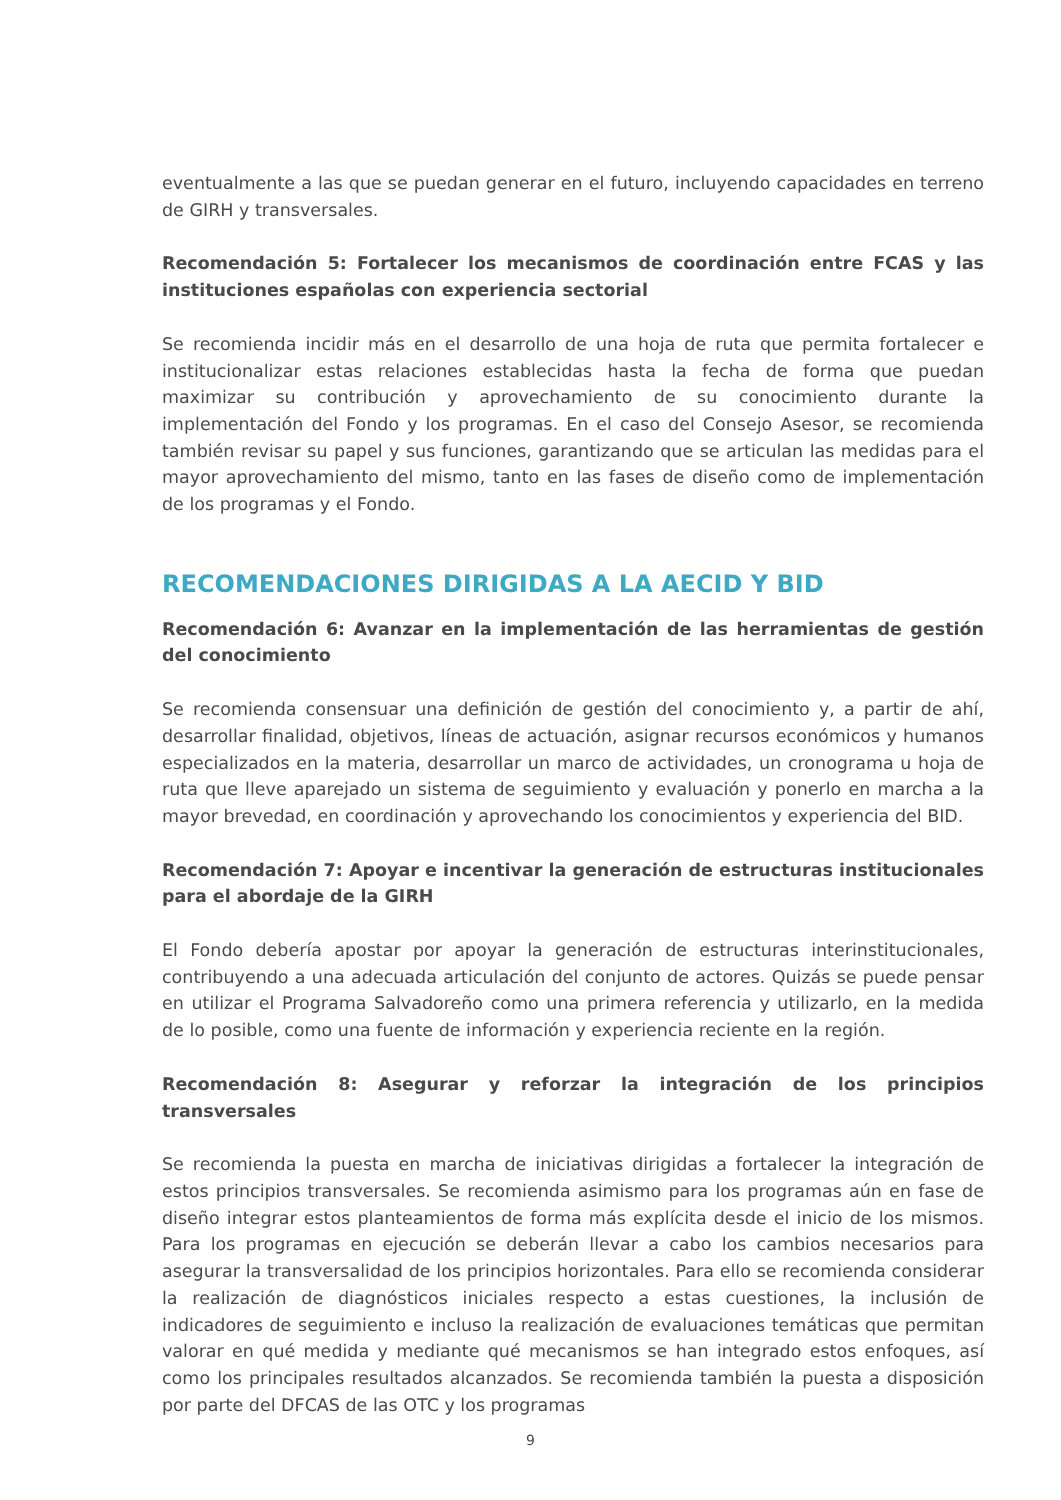eventualmente a las que se puedan generar en el futuro, incluyendo capacidades en terreno de GIRH y transversales.
Recomendación 5: Fortalecer los mecanismos de coordinación entre FCAS y las instituciones españolas con experiencia sectorial
Se recomienda incidir más en el desarrollo de una hoja de ruta que permita fortalecer e institucionalizar estas relaciones establecidas hasta la fecha de forma que puedan maximizar su contribución y aprovechamiento de su conocimiento durante la implementación del Fondo y los programas. En el caso del Consejo Asesor, se recomienda también revisar su papel y sus funciones, garantizando que se articulan las medidas para el mayor aprovechamiento del mismo, tanto en las fases de diseño como de implementación de los programas y el Fondo.
RECOMENDACIONES DIRIGIDAS A LA AECID Y BID
Recomendación 6: Avanzar en la implementación de las herramientas de gestión del conocimiento
Se recomienda consensuar una definición de gestión del conocimiento y, a partir de ahí, desarrollar finalidad, objetivos, líneas de actuación, asignar recursos económicos y humanos especializados en la materia, desarrollar un marco de actividades, un cronograma u hoja de ruta que lleve aparejado un sistema de seguimiento y evaluación y ponerlo en marcha a la mayor brevedad, en coordinación y aprovechando los conocimientos y experiencia del BID.
Recomendación 7: Apoyar e incentivar la generación de estructuras institucionales para el abordaje de la GIRH
El Fondo debería apostar por apoyar la generación de estructuras interinstitucionales, contribuyendo a una adecuada articulación del conjunto de actores. Quizás se puede pensar en utilizar el Programa Salvadoreño como una primera referencia y utilizarlo, en la medida de lo posible, como una fuente de información y experiencia reciente en la región.
Recomendación 8: Asegurar y reforzar la integración de los principios transversales
Se recomienda la puesta en marcha de iniciativas dirigidas a fortalecer la integración de estos principios transversales. Se recomienda asimismo para los programas aún en fase de diseño integrar estos planteamientos de forma más explícita desde el inicio de los mismos. Para los programas en ejecución se deberán llevar a cabo los cambios necesarios para asegurar la transversalidad de los principios horizontales. Para ello se recomienda considerar la realización de diagnósticos iniciales respecto a estas cuestiones, la inclusión de indicadores de seguimiento e incluso la realización de evaluaciones temáticas que permitan valorar en qué medida y mediante qué mecanismos se han integrado estos enfoques, así como los principales resultados alcanzados. Se recomienda también la puesta a disposición por parte del DFCAS de las OTC y los programas
9